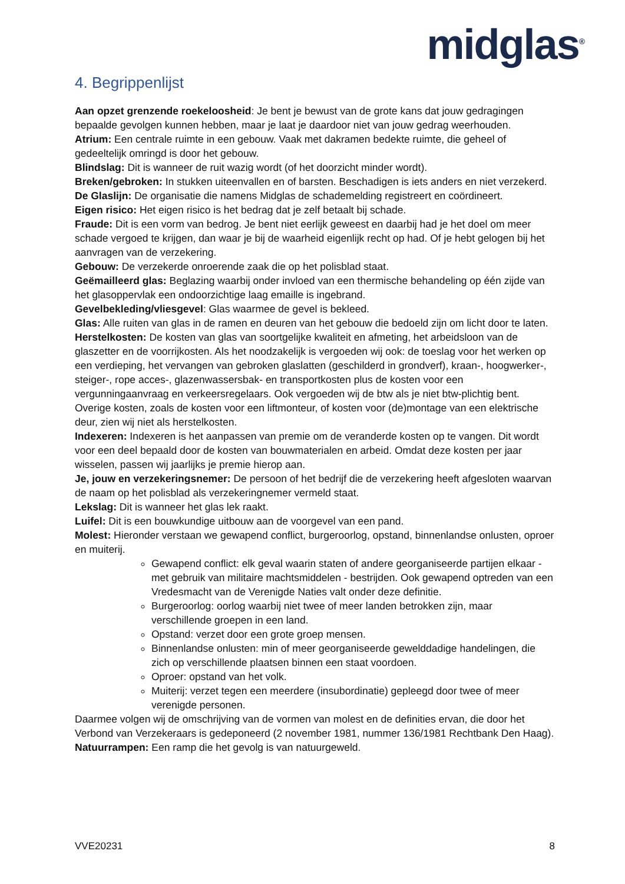midglas<sup>®</sup>
4. Begrippenlijst
Aan opzet grenzende roekeloosheid: Je bent je bewust van de grote kans dat jouw gedragingen bepaalde gevolgen kunnen hebben, maar je laat je daardoor niet van jouw gedrag weerhouden.
Atrium: Een centrale ruimte in een gebouw. Vaak met dakramen bedekte ruimte, die geheel of gedeeltelijk omringd is door het gebouw.
Blindslag: Dit is wanneer de ruit wazig wordt (of het doorzicht minder wordt).
Breken/gebroken: In stukken uiteenvallen en of barsten. Beschadigen is iets anders en niet verzekerd.
De Glaslijn: De organisatie die namens Midglas de schademelding registreert en coördineert.
Eigen risico: Het eigen risico is het bedrag dat je zelf betaalt bij schade.
Fraude: Dit is een vorm van bedrog. Je bent niet eerlijk geweest en daarbij had je het doel om meer schade vergoed te krijgen, dan waar je bij de waarheid eigenlijk recht op had. Of je hebt gelogen bij het aanvragen van de verzekering.
Gebouw: De verzekerde onroerende zaak die op het polisblad staat.
Geëmailleerd glas: Beglazing waarbij onder invloed van een thermische behandeling op één zijde van het glasoppervlak een ondoorzichtige laag emaille is ingebrand.
Gevelbekleding/vliesgevel: Glas waarmee de gevel is bekleed.
Glas: Alle ruiten van glas in de ramen en deuren van het gebouw die bedoeld zijn om licht door te laten.
Herstelkosten: De kosten van glas van soortgelijke kwaliteit en afmeting, het arbeidsloon van de glaszetter en de voorrijkosten. Als het noodzakelijk is vergoeden wij ook: de toeslag voor het werken op een verdieping, het vervangen van gebroken glaslatten (geschilderd in grondverf), kraan-, hoogwerker-, steiger-, rope acces-, glazenwassersbak- en transportkosten plus de kosten voor een vergunningaanvraag en verkeersregelaars. Ook vergoeden wij de btw als je niet btw-plichtig bent. Overige kosten, zoals de kosten voor een liftmonteur, of kosten voor (de)montage van een elektrische deur, zien wij niet als herstelkosten.
Indexeren: Indexeren is het aanpassen van premie om de veranderde kosten op te vangen. Dit wordt voor een deel bepaald door de kosten van bouwmaterialen en arbeid. Omdat deze kosten per jaar wisselen, passen wij jaarlijks je premie hierop aan.
Je, jouw en verzekeringsnemer: De persoon of het bedrijf die de verzekering heeft afgesloten waarvan de naam op het polisblad als verzekeringnemer vermeld staat.
Lekslag: Dit is wanneer het glas lek raakt.
Luifel: Dit is een bouwkundige uitbouw aan de voorgevel van een pand.
Molest: Hieronder verstaan we gewapend conflict, burgeroorlog, opstand, binnenlandse onlusten, oproer en muiterij.
Gewapend conflict: elk geval waarin staten of andere georganiseerde partijen elkaar - met gebruik van militaire machtsmiddelen - bestrijden. Ook gewapend optreden van een Vredesmacht van de Verenigde Naties valt onder deze definitie.
Burgeroorlog: oorlog waarbij niet twee of meer landen betrokken zijn, maar verschillende groepen in een land.
Opstand: verzet door een grote groep mensen.
Binnenlandse onlusten: min of meer georganiseerde gewelddadige handelingen, die zich op verschillende plaatsen binnen een staat voordoen.
Oproer: opstand van het volk.
Muiterij: verzet tegen een meerdere (insubordinatie) gepleegd door twee of meer verenigde personen.
Daarmee volgen wij de omschrijving van de vormen van molest en de definities ervan, die door het Verbond van Verzekeraars is gedeponeerd (2 november 1981, nummer 136/1981 Rechtbank Den Haag).
Natuurrampen: Een ramp die het gevolg is van natuurgeweld.
VVE20231 8